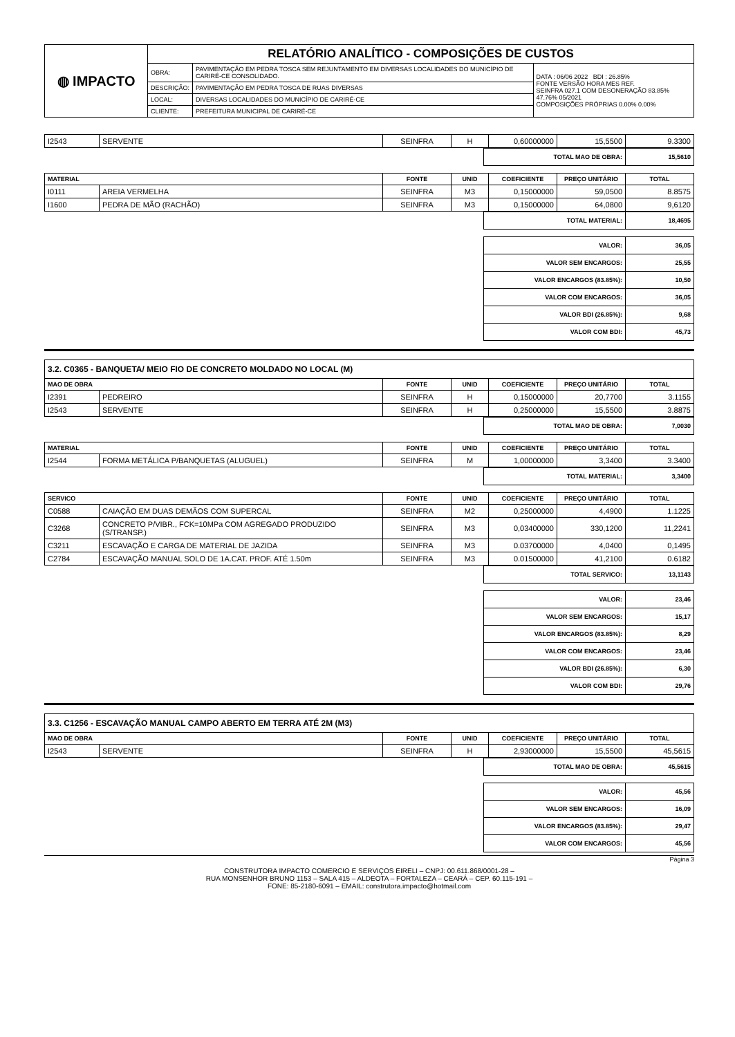| ◍ IMPACTO | RELATÓRIO ANALÍTICO - COMPOSIÇÕES DE CUSTOS | | |
| | OBRA: | PAVIMENTAÇÃO EM PEDRA TOSCA SEM REJUNTAMENTO EM DIVERSAS LOCALIDADES DO MUNICÍPIO DE CARIRÉ-CE CONSOLIDADO. | DATA : 06/06 2022 BDI : 26.85% FONTE VERSÃO HORA MES REF. SEINFRA 027.1 COM DESONERAÇÃO 83.85% 47.76% 05/2021 COMPOSIÇÕES PRÓPRIAS 0.00% 0.00% |
| | DESCRIÇÃO: | PAVIMENTAÇÃO EM PEDRA TOSCA DE RUAS DIVERSAS | |
| | LOCAL: | DIVERSAS LOCALIDADES DO MUNICÍPIO DE CARIRÉ-CE | |
| | CLIENTE: | PREFEITURA MUNICIPAL DE CARIRÉ-CE | |
| I2543 | SERVENTE | SEINFRA | H | 0,60000000 | 15,5500 | 9.3300 |
| TOTAL MAO DE OBRA: | 15,5610 |
| MATERIAL | | FONTE | UNID | COEFICIENTE | PREÇO UNITÁRIO | TOTAL |
| --- | --- | --- | --- | --- | --- | --- |
| I0111 | AREIA VERMELHA | SEINFRA | M3 | 0,15000000 | 59,0500 | 8.8575 |
| I1600 | PEDRA DE MÃO (RACHÃO) | SEINFRA | M3 | 0,15000000 | 64,0800 | 9,6120 |
| TOTAL MATERIAL: | 18,4695 |
| VALOR: | 36,05 |
| VALOR SEM ENCARGOS: | 25,55 |
| VALOR ENCARGOS (83.85%): | 10,50 |
| VALOR COM ENCARGOS: | 36,05 |
| VALOR BDI (26.85%): | 9,68 |
| VALOR COM BDI: | 45,73 |
3.2. C0365 - BANQUETA/ MEIO FIO DE CONCRETO MOLDADO NO LOCAL (M)
| MAO DE OBRA | | FONTE | UNID | COEFICIENTE | PREÇO UNITÁRIO | TOTAL |
| --- | --- | --- | --- | --- | --- | --- |
| I2391 | PEDREIRO | SEINFRA | H | 0,15000000 | 20,7700 | 3.1155 |
| I2543 | SERVENTE | SEINFRA | H | 0,25000000 | 15,5500 | 3.8875 |
| TOTAL MAO DE OBRA: | 7,0030 |
| MATERIAL | | FONTE | UNID | COEFICIENTE | PREÇO UNITÁRIO | TOTAL |
| --- | --- | --- | --- | --- | --- | --- |
| I2544 | FORMA METÁLICA P/BANQUETAS (ALUGUEL) | SEINFRA | M | 1,00000000 | 3,3400 | 3.3400 |
| TOTAL MATERIAL: | 3,3400 |
| SERVICO | | FONTE | UNID | COEFICIENTE | PREÇO UNITÁRIO | TOTAL |
| --- | --- | --- | --- | --- | --- | --- |
| C0588 | CAIAÇÃO EM DUAS DEMÃOS COM SUPERCAL | SEINFRA | M2 | 0,25000000 | 4,4900 | 1.1225 |
| C3268 | CONCRETO P/VIBR., FCK=10MPa COM AGREGADO PRODUZIDO (S/TRANSP.) | SEINFRA | M3 | 0,03400000 | 330,1200 | 11,2241 |
| C3211 | ESCAVAÇÃO E CARGA DE MATERIAL DE JAZIDA | SEINFRA | M3 | 0.03700000 | 4,0400 | 0,1495 |
| C2784 | ESCAVAÇÃO MANUAL SOLO DE 1A.CAT. PROF. ATÉ 1.50m | SEINFRA | M3 | 0.01500000 | 41,2100 | 0.6182 |
| TOTAL SERVICO: | 13,1143 |
| VALOR: | 23,46 |
| VALOR SEM ENCARGOS: | 15,17 |
| VALOR ENCARGOS (83.85%): | 8,29 |
| VALOR COM ENCARGOS: | 23,46 |
| VALOR BDI (26.85%): | 6,30 |
| VALOR COM BDI: | 29,76 |
3.3. C1256 - ESCAVAÇÃO MANUAL CAMPO ABERTO EM TERRA ATÉ 2M (M3)
| MAO DE OBRA | | FONTE | UNID | COEFICIENTE | PREÇO UNITÁRIO | TOTAL |
| --- | --- | --- | --- | --- | --- | --- |
| I2543 | SERVENTE | SEINFRA | H | 2,93000000 | 15,5500 | 45,5615 |
| TOTAL MAO DE OBRA: | 45,5615 |
| VALOR: | 45,56 |
| VALOR SEM ENCARGOS: | 16,09 |
| VALOR ENCARGOS (83.85%): | 29,47 |
| VALOR COM ENCARGOS: | 45,56 |
Página 3
CONSTRUTORA IMPACTO COMERCIO E SERVIÇOS EIRELI – CNPJ: 00.611.868/0001-28 –
RUA MONSENHOR BRUNO 1153 – SALA 415 – ALDEOTA – FORTALEZA – CEARÁ – CEP. 60.115-191 –
FONE: 85-2180-6091 – EMAIL: construtora.impacto@hotmail.com